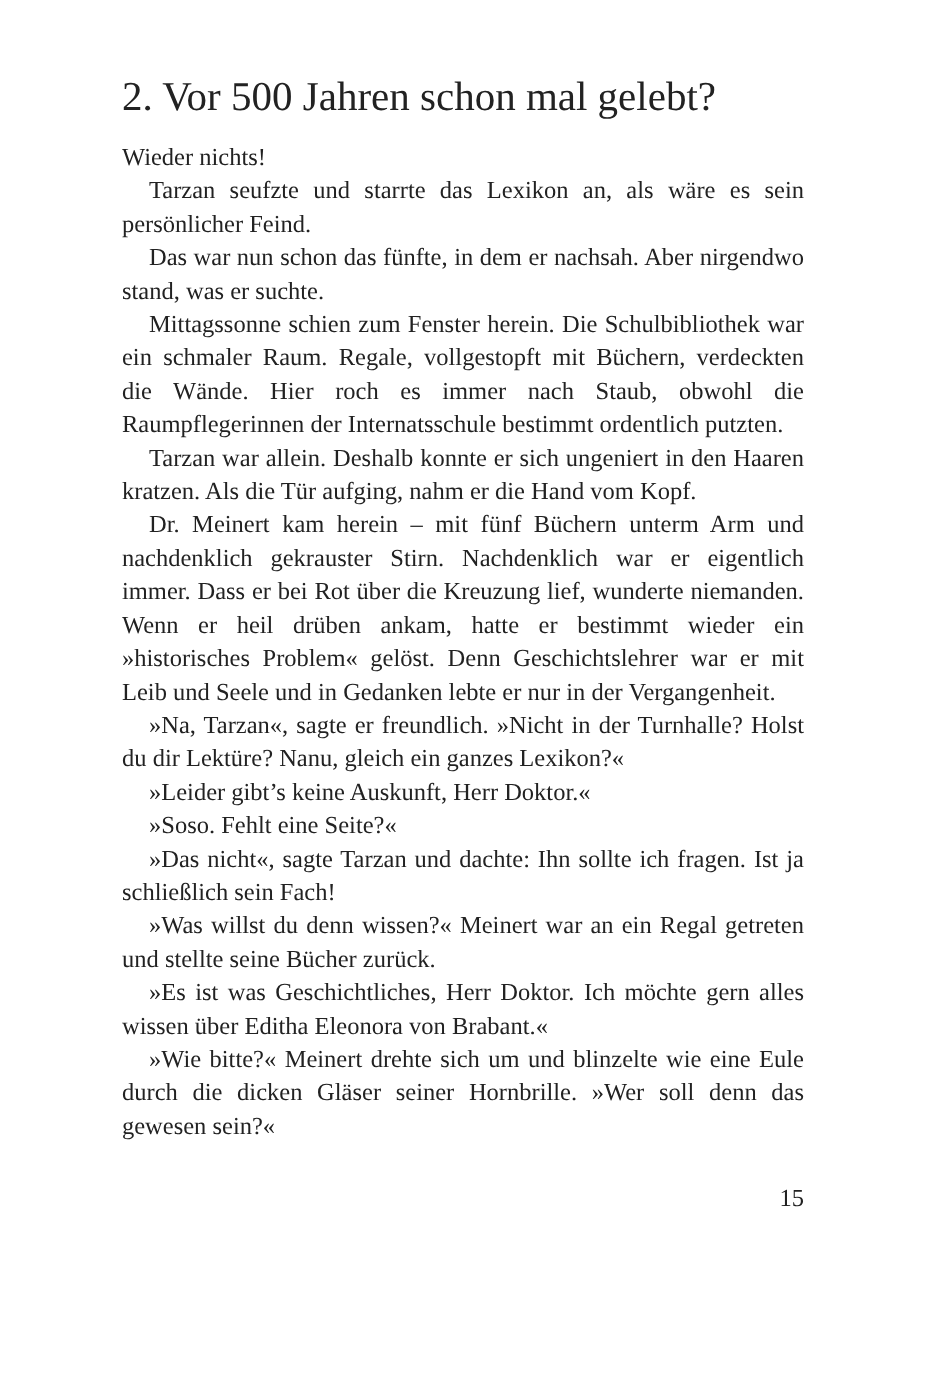2. Vor 500 Jahren schon mal gelebt?
Wieder nichts!
Tarzan seufzte und starrte das Lexikon an, als wäre es sein persönlicher Feind.
Das war nun schon das fünfte, in dem er nachsah. Aber nirgendwo stand, was er suchte.
Mittagssonne schien zum Fenster herein. Die Schulbibliothek war ein schmaler Raum. Regale, vollgestopft mit Büchern, verdeckten die Wände. Hier roch es immer nach Staub, obwohl die Raumpflegerinnen der Internatsschule bestimmt ordentlich putzten.
Tarzan war allein. Deshalb konnte er sich ungeniert in den Haaren kratzen. Als die Tür aufging, nahm er die Hand vom Kopf.
Dr. Meinert kam herein – mit fünf Büchern unterm Arm und nachdenklich gekrauster Stirn. Nachdenklich war er eigentlich immer. Dass er bei Rot über die Kreuzung lief, wunderte niemanden. Wenn er heil drüben ankam, hatte er bestimmt wieder ein »historisches Problem« gelöst. Denn Geschichtslehrer war er mit Leib und Seele und in Gedanken lebte er nur in der Vergangenheit.
»Na, Tarzan«, sagte er freundlich. »Nicht in der Turnhalle? Holst du dir Lektüre? Nanu, gleich ein ganzes Lexikon?«
»Leider gibt’s keine Auskunft, Herr Doktor.«
»Soso. Fehlt eine Seite?«
»Das nicht«, sagte Tarzan und dachte: Ihn sollte ich fragen. Ist ja schließlich sein Fach!
»Was willst du denn wissen?« Meinert war an ein Regal getreten und stellte seine Bücher zurück.
»Es ist was Geschichtliches, Herr Doktor. Ich möchte gern alles wissen über Editha Eleonora von Brabant.«
»Wie bitte?« Meinert drehte sich um und blinzelte wie eine Eule durch die dicken Gläser seiner Hornbrille. »Wer soll denn das gewesen sein?«
15